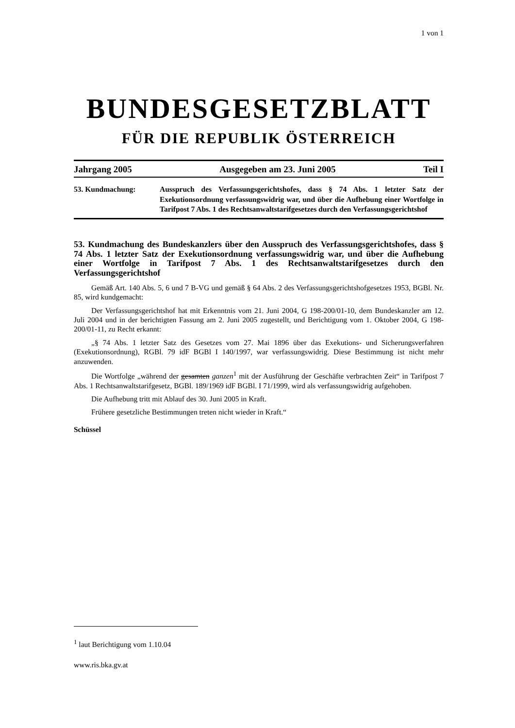1 von 1
BUNDESGESETZBLATT
FÜR DIE REPUBLIK ÖSTERREICH
Jahrgang 2005 Ausgegeben am 23. Juni 2005 Teil I
53. Kundmachung: Ausspruch des Verfassungsgerichtshofes, dass § 74 Abs. 1 letzter Satz der Exekutionsordnung verfassungswidrig war, und über die Aufhebung einer Wortfolge in Tarifpost 7 Abs. 1 des Rechtsanwaltstarifgesetzes durch den Verfassungsgerichtshof
53. Kundmachung des Bundeskanzlers über den Ausspruch des Verfassungsgerichtshofes, dass § 74 Abs. 1 letzter Satz der Exekutionsordnung verfassungswidrig war, und über die Aufhebung einer Wortfolge in Tarifpost 7 Abs. 1 des Rechtsanwaltstarifgesetzes durch den Verfassungsgerichtshof
Gemäß Art. 140 Abs. 5, 6 und 7 B-VG und gemäß § 64 Abs. 2 des Verfassungsgerichtshofgesetzes 1953, BGBl. Nr. 85, wird kundgemacht:
Der Verfassungsgerichtshof hat mit Erkenntnis vom 21. Juni 2004, G 198-200/01-10, dem Bundeskanzler am 12. Juli 2004 und in der berichtigten Fassung am 2. Juni 2005 zugestellt, und Berichtigung vom 1. Oktober 2004, G 198-200/01-11, zu Recht erkannt:
„§ 74 Abs. 1 letzter Satz des Gesetzes vom 27. Mai 1896 über das Exekutions- und Sicherungsverfahren (Exekutionsordnung), RGBl. 79 idF BGBl I 140/1997, war verfassungswidrig. Diese Bestimmung ist nicht mehr anzuwenden.
Die Wortfolge „während der gesamten ganzen<sup>1</sup> mit der Ausführung der Geschäfte verbrachten Zeit“ in Tarifpost 7 Abs. 1 Rechtsanwaltstarifgesetz, BGBl. 189/1969 idF BGBl. I 71/1999, wird als verfassungswidrig aufgehoben.
Die Aufhebung tritt mit Ablauf des 30. Juni 2005 in Kraft.
Frühere gesetzliche Bestimmungen treten nicht wieder in Kraft.“
Schüssel
<sup>1</sup> laut Berichtigung vom 1.10.04
www.ris.bka.gv.at